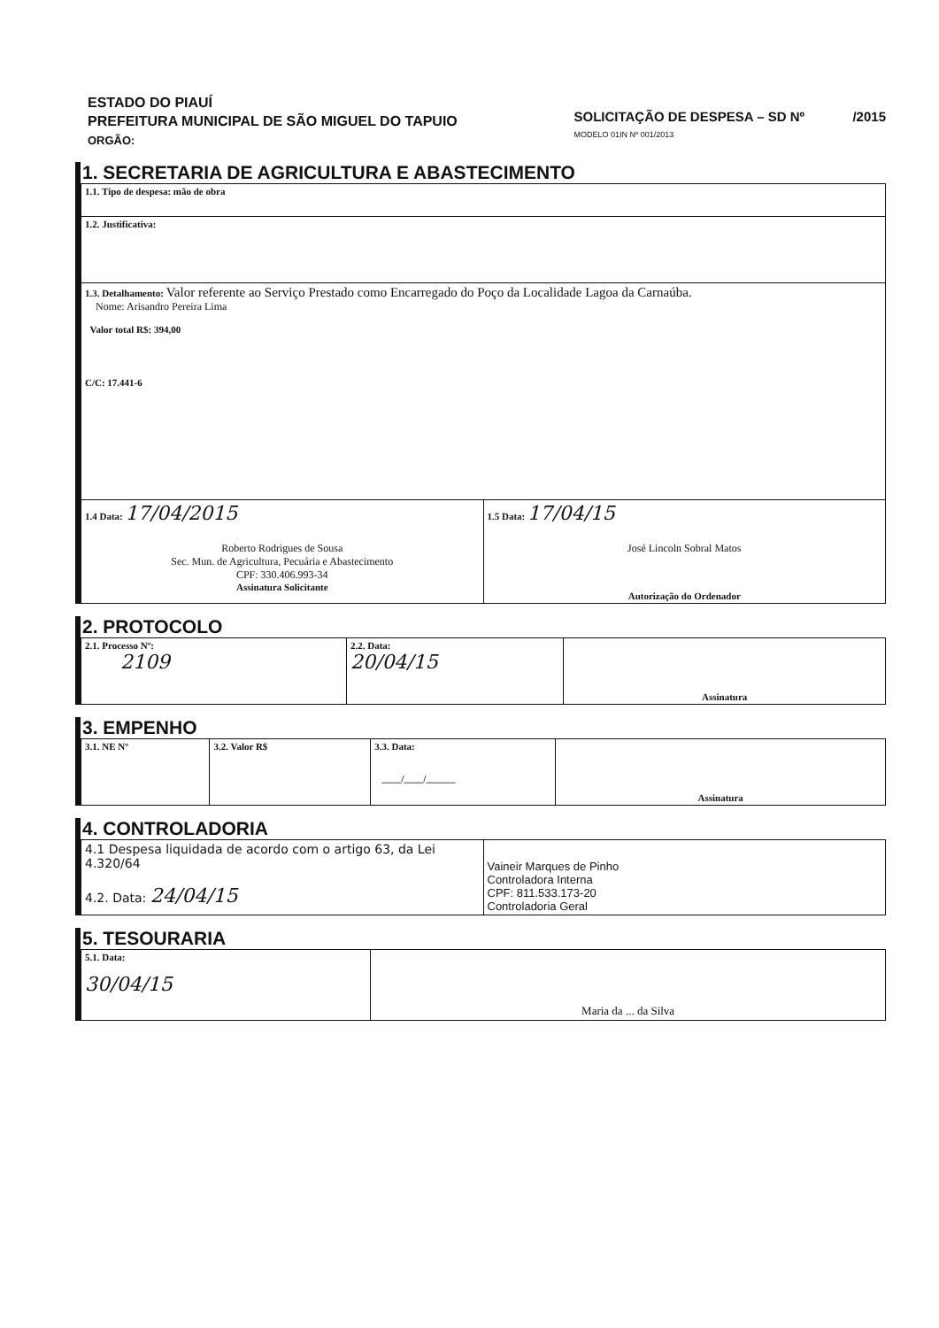ESTADO DO PIAUÍ
PREFEITURA MUNICIPAL DE SÃO MIGUEL DO TAPUIO
ORGÃO:
SOLICITAÇÃO DE DESPESA – SD Nº /2015
MODELO 01IN Nº 001/2013
1. SECRETARIA DE AGRICULTURA E ABASTECIMENTO
| 1.1. Tipo de despesa: mão de obra | |
| 1.2. Justificativa: | |
| 1.3. Detalhamento: Valor referente ao Serviço Prestado como Encarregado do Poço da Localidade Lagoa da Carnaúba. Nome: Arisandro Pereira Lima Valor total R$: 394,00 C/C: 17.441-6 | |
| 1.4 Data: 17/04/2015 Roberto Rodrigues de Sousa Sec. Mun. de Agricultura, Pecuária e Abastecimento CPF: 330.406.993-34 Assinatura Solicitante | 1.5 Data: 17/04/15 José Lincoln Sobral Matos Autorização do Ordenador |
2. PROTOCOLO
| 2.1. Processo Nº: 2109 | 2.2. Data: 20/04/15 | Assinatura |
3. EMPENHO
| 3.1. NE Nº | 3.2. Valor R$ | 3.3. Data: ____/____/______ | Assinatura |
4. CONTROLADORIA
| 4.1 Despesa liquidada de acordo com o artigo 63, da Lei 4.320/64 4.2. Data: 24/04/15 | Vaineir Marques de Pinho Controladora Interna CPF: 811.533.173-20 Controladoria Geral |
5. TESOURARIA
| 5.1. Data: 30/04/15 | Maria da ... da Silva |